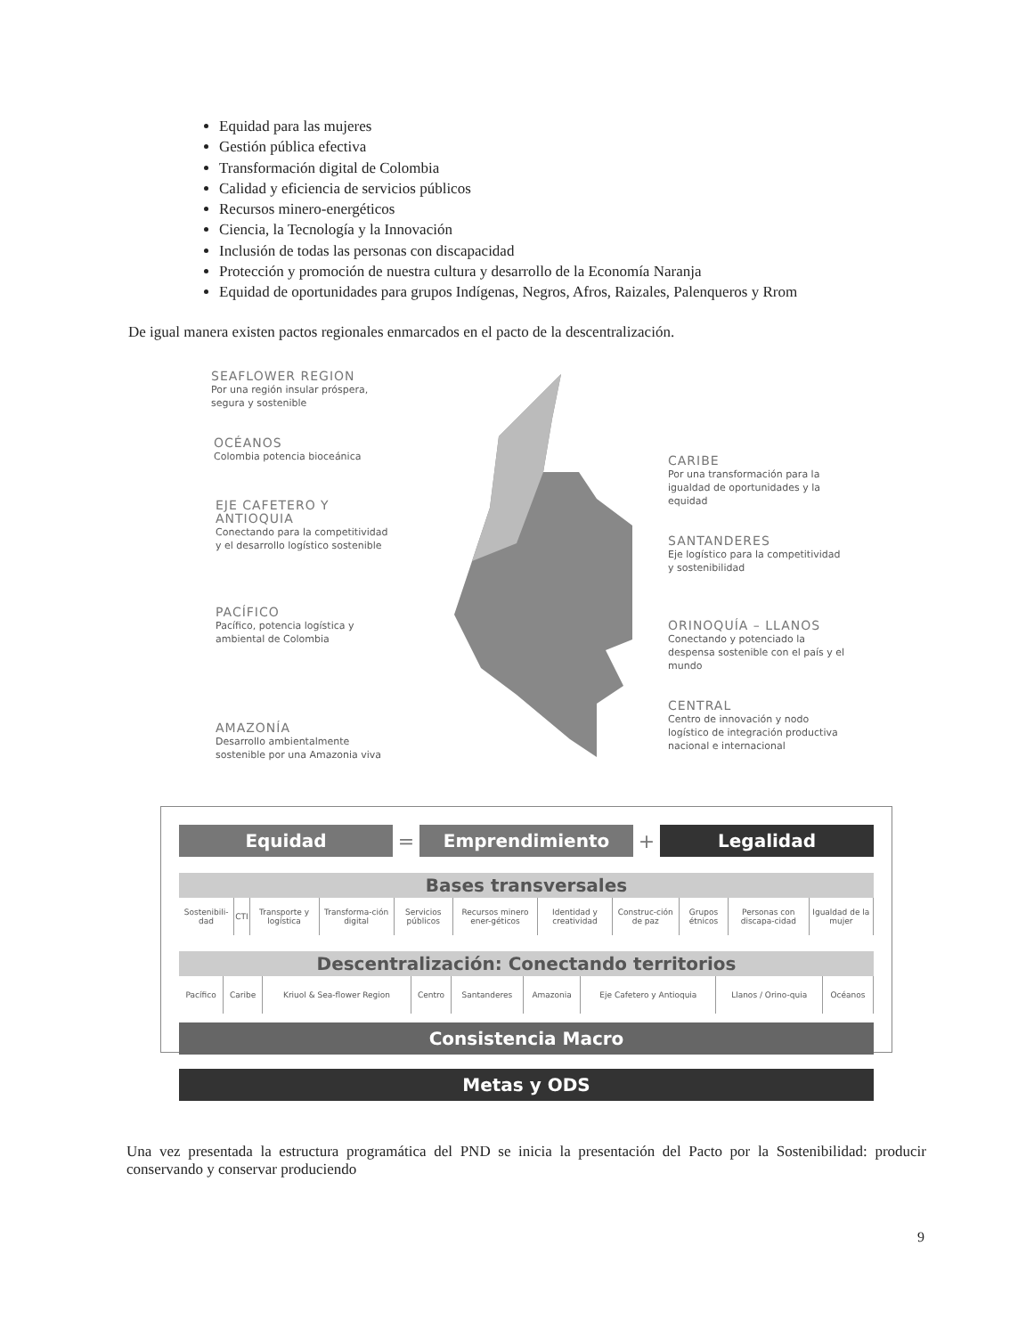Equidad para las mujeres
Gestión pública efectiva
Transformación digital de Colombia
Calidad y eficiencia de servicios públicos
Recursos minero-energéticos
Ciencia, la Tecnología y la Innovación
Inclusión de todas las personas con discapacidad
Protección y promoción de nuestra cultura y desarrollo de la Economía Naranja
Equidad de oportunidades para grupos Indígenas, Negros, Afros, Raizales, Palenqueros y Rrom
De igual manera existen pactos regionales enmarcados en el pacto de la descentralización.
SEAFLOWER REGION
Por una región insular próspera, segura y sostenible
OCÉANOS
Colombia potencia bioceánica
EJE CAFETERO Y ANTIOQUIA
Conectando para la competitividad y el desarrollo logístico sostenible
PACÍFICO
Pacífico, potencia logística y ambiental de Colombia
AMAZONÍA
Desarrollo ambientalmente sostenible por una Amazonia viva
CARIBE
Por una transformación para la igualdad de oportunidades y la equidad
SANTANDERES
Eje logístico para la competitividad y sostenibilidad
ORINOQUÍA – LLANOS
Conectando y potenciado la despensa sostenible con el país y el mundo
CENTRAL
Centro de innovación y nodo logístico de integración productiva nacional e internacional
Equidad
=
Emprendimiento
+
Legalidad
Bases transversales
| Sostenibili-dad | CTI | Transporte y logística | Transforma-ción digital | Servicios públicos | Recursos minero ener-géticos | Identidad y creatividad | Construc-ción de paz | Grupos étnicos | Personas con discapa-cidad | Igualdad de la mujer |
Descentralización: Conectando territorios
| Pacífico | Caribe | Kriuol & Sea-flower Region | Centro | Santanderes | Amazonia | Eje Cafetero y Antioquia | Llanos / Orino-quia | Océanos |
Consistencia Macro
Metas y ODS
Una vez presentada la estructura programática del PND se inicia la presentación del Pacto por la Sostenibilidad: producir conservando y conservar produciendo
9